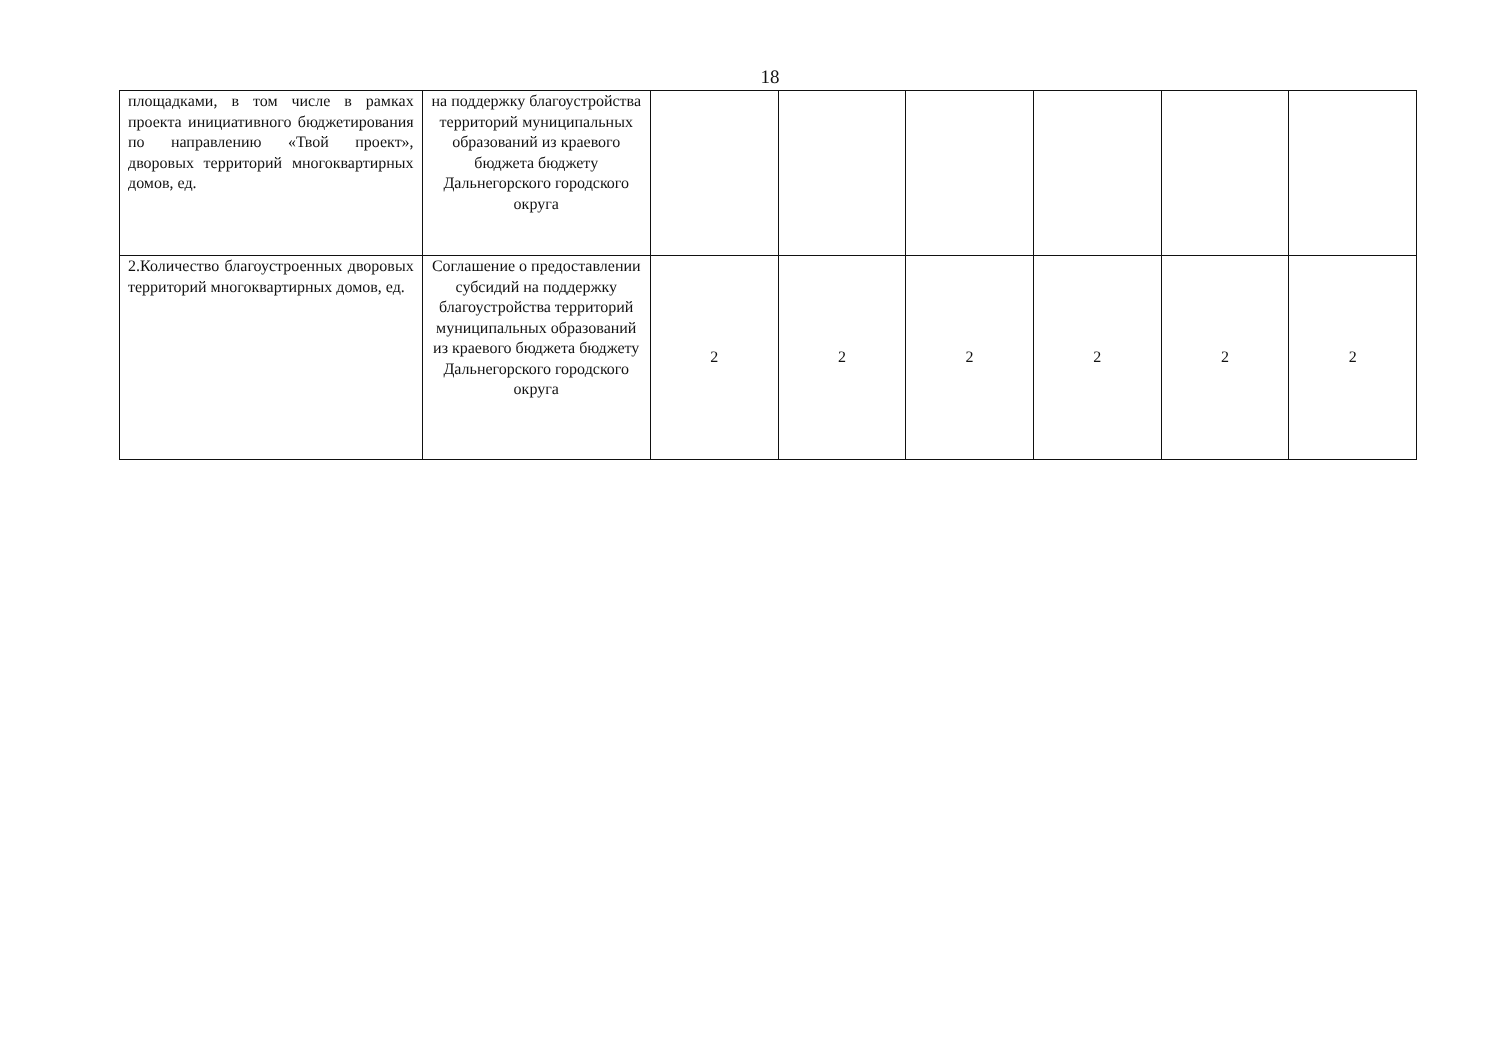18
| площадками, в том числе в рамках проекта инициативного бюджетирования по направлению «Твой проект», дворовых территорий многоквартирных домов, ед. | на поддержку благоустройства территорий муниципальных образований из краевого бюджета бюджету Дальнегорского городского округа | | | | | | |
| 2.Количество благоустроенных дворовых территорий многоквартирных домов, ед. | Соглашение о предоставлении субсидий на поддержку благоустройства территорий муниципальных образований из краевого бюджета бюджету Дальнегорского городского округа | 2 | 2 | 2 | 2 | 2 | 2 |